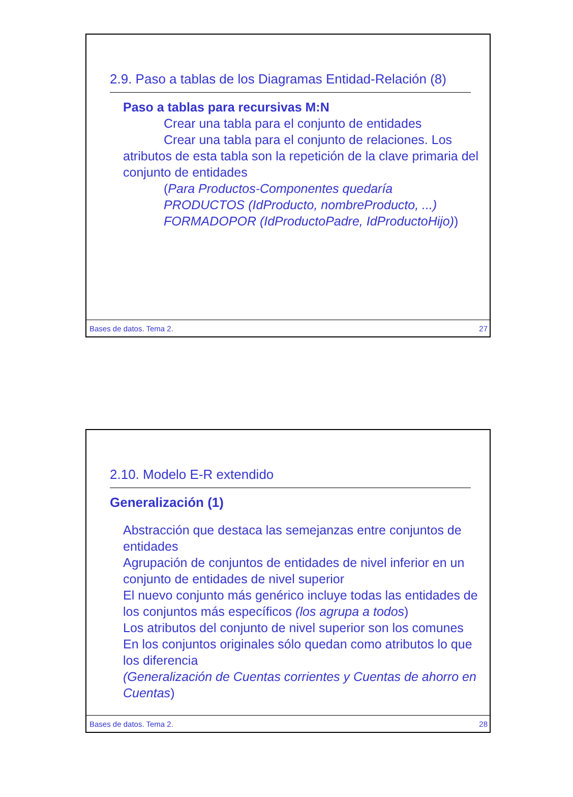2.9. Paso a tablas de los Diagramas Entidad-Relación (8)
Paso a tablas para recursivas M:N
Crear una tabla para el conjunto de entidades
Crear una tabla para el conjunto de relaciones. Los atributos de esta tabla son la repetición de la clave primaria del conjunto de entidades
(Para Productos-Componentes quedaría
PRODUCTOS (IdProducto, nombreProducto, ...)
FORMADOPOR (IdProductoPadre, IdProductoHijo))
Bases de datos. Tema 2. 27
2.10. Modelo E-R extendido
Generalización (1)
Abstracción que destaca las semejanzas entre conjuntos de entidades
Agrupación de conjuntos de entidades de nivel inferior en un conjunto de entidades de nivel superior
El nuevo conjunto más genérico incluye todas las entidades de los conjuntos más específicos (los agrupa a todos)
Los atributos del conjunto de nivel superior son los comunes
En los conjuntos originales sólo quedan como atributos lo que los diferencia
(Generalización de Cuentas corrientes y Cuentas de ahorro en Cuentas)
Bases de datos. Tema 2. 28